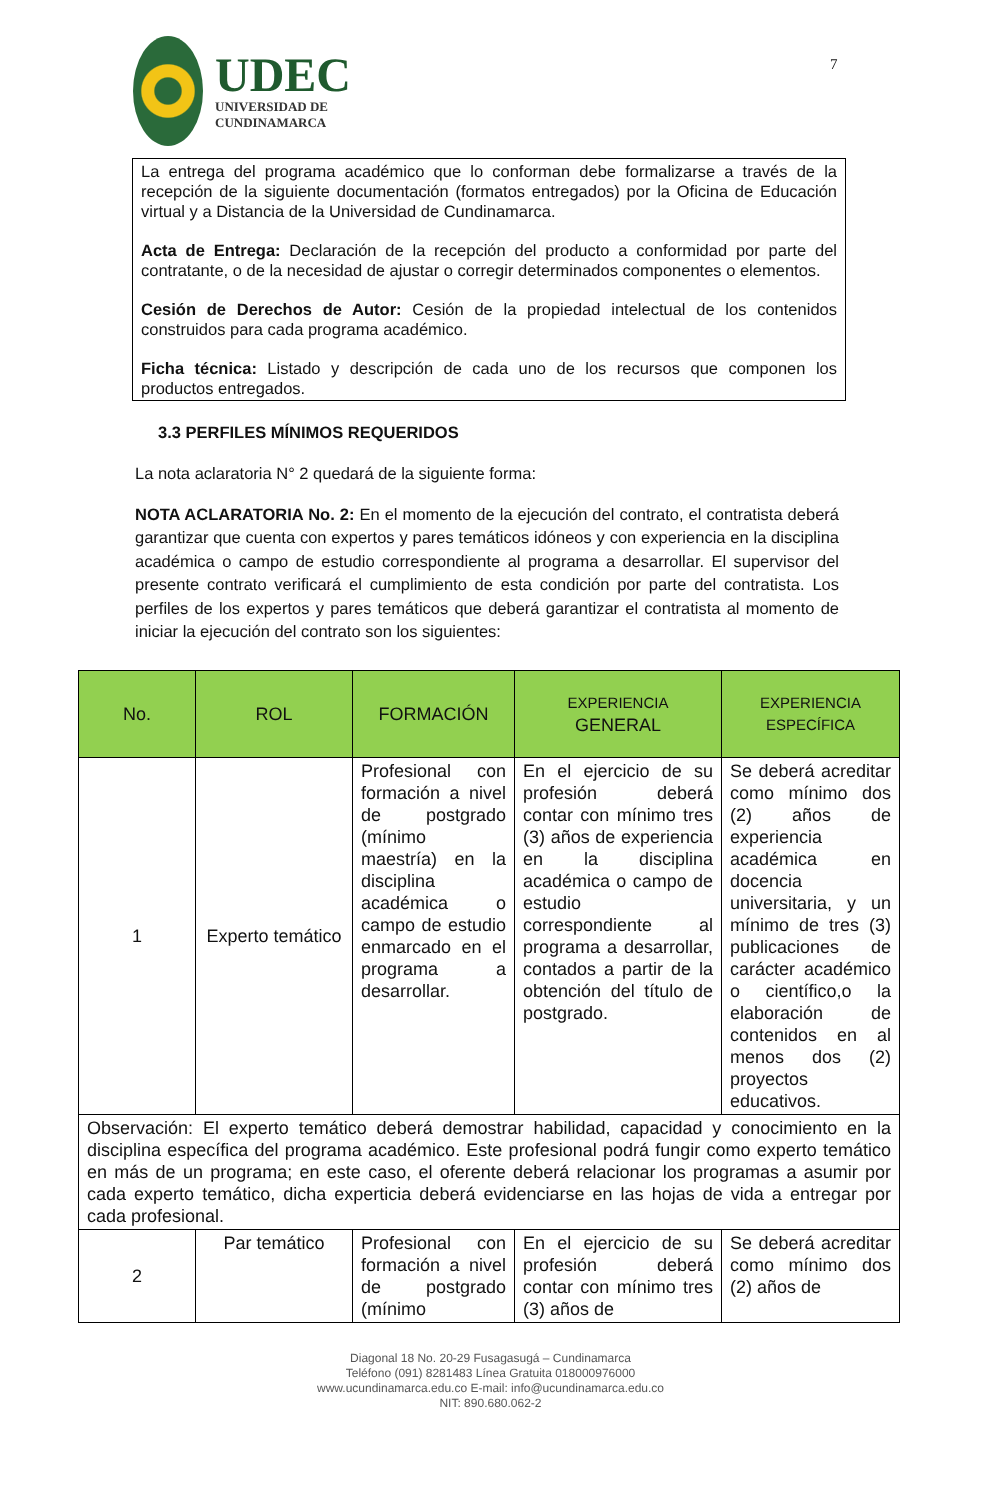7
UDEC
UNIVERSIDAD DE
CUNDINAMARCA
La entrega del programa académico que lo conforman debe formalizarse a través de la recepción de la siguiente documentación (formatos entregados) por la Oficina de Educación virtual y a Distancia de la Universidad de Cundinamarca.
Acta de Entrega: Declaración de la recepción del producto a conformidad por parte del contratante, o de la necesidad de ajustar o corregir determinados componentes o elementos.
Cesión de Derechos de Autor: Cesión de la propiedad intelectual de los contenidos construidos para cada programa académico.
Ficha técnica: Listado y descripción de cada uno de los recursos que componen los productos entregados.
3.3 PERFILES MÍNIMOS REQUERIDOS
La nota aclaratoria N° 2 quedará de la siguiente forma:
NOTA ACLARATORIA No. 2: En el momento de la ejecución del contrato, el contratista deberá garantizar que cuenta con expertos y pares temáticos idóneos y con experiencia en la disciplina académica o campo de estudio correspondiente al programa a desarrollar. El supervisor del presente contrato verificará el cumplimiento de esta condición por parte del contratista. Los perfiles de los expertos y pares temáticos que deberá garantizar el contratista al momento de iniciar la ejecución del contrato son los siguientes:
| No. | ROL | FORMACIÓN | EXPERIENCIA GENERAL | EXPERIENCIA ESPECÍFICA |
| --- | --- | --- | --- | --- |
| 1 | Experto temático | Profesional con formación a nivel de postgrado (mínimo maestría) en la disciplina académica o campo de estudio enmarcado en el programa a desarrollar. | En el ejercicio de su profesión deberá contar con mínimo tres (3) años de experiencia en la disciplina académica o campo de estudio correspondiente al programa a desarrollar, contados a partir de la obtención del título de postgrado. | Se deberá acreditar como mínimo dos (2) años de experiencia académica en docencia universitaria, y un mínimo de tres (3) publicaciones de carácter académico o científico,o la elaboración de contenidos en al menos dos (2) proyectos educativos. |
| Observación: El experto temático deberá demostrar habilidad, capacidad y conocimiento en la disciplina específica del programa académico. Este profesional podrá fungir como experto temático en más de un programa; en este caso, el oferente deberá relacionar los programas a asumir por cada experto temático, dicha experticia deberá evidenciarse en las hojas de vida a entregar por cada profesional. | | | | |
| 2 | Par temático | Profesional con formación a nivel de postgrado (mínimo | En el ejercicio de su profesión deberá contar con mínimo tres (3) años de | Se deberá acreditar como mínimo dos (2) años de |
Diagonal 18 No. 20-29 Fusagasugá – Cundinamarca
Teléfono (091) 8281483 Línea Gratuita 018000976000
www.ucundinamarca.edu.co E-mail: info@ucundinamarca.edu.co
NIT: 890.680.062-2